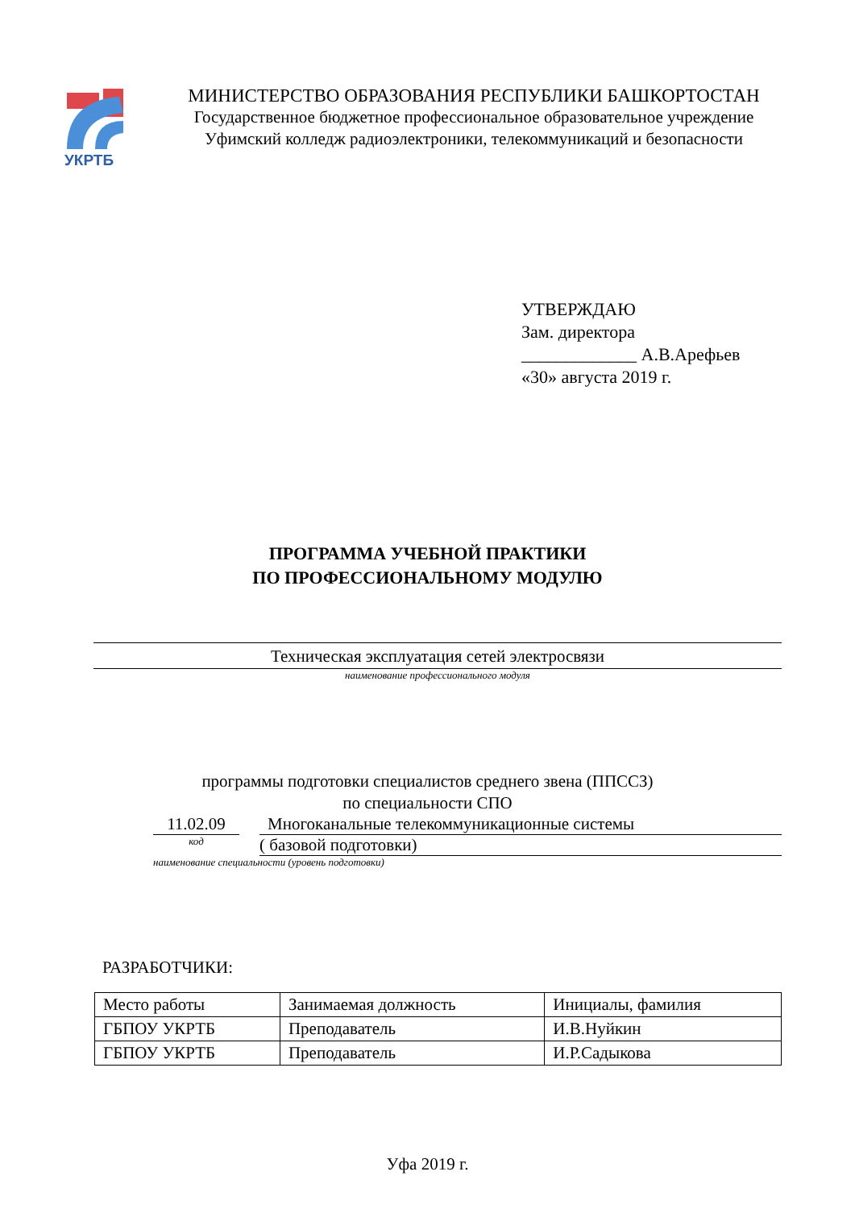УКРТБ
МИНИСТЕРСТВО ОБРАЗОВАНИЯ РЕСПУБЛИКИ БАШКОРТОСТАН
Государственное бюджетное профессиональное образовательное учреждение
Уфимский колледж радиоэлектроники, телекоммуникаций и безопасности
УТВЕРЖДАЮ
Зам. директора
_____________ А.В.Арефьев
«30» августа 2019 г.
ПРОГРАММА УЧЕБНОЙ ПРАКТИКИ
ПО ПРОФЕССИОНАЛЬНОМУ МОДУЛЮ
Техническая эксплуатация сетей электросвязи
наименование профессионального модуля
программы подготовки специалистов среднего звена (ППССЗ)
по специальности СПО
11.02.09 Многоканальные телекоммуникационные системы
код
( базовой подготовки)
наименование специальности (уровень подготовки)
РАЗРАБОТЧИКИ:
| Место работы | Занимаемая должность | Инициалы, фамилия |
| ГБПОУ УКРТБ | Преподаватель | И.В.Нуйкин |
| ГБПОУ УКРТБ | Преподаватель | И.Р.Садыкова |
Уфа 2019 г.